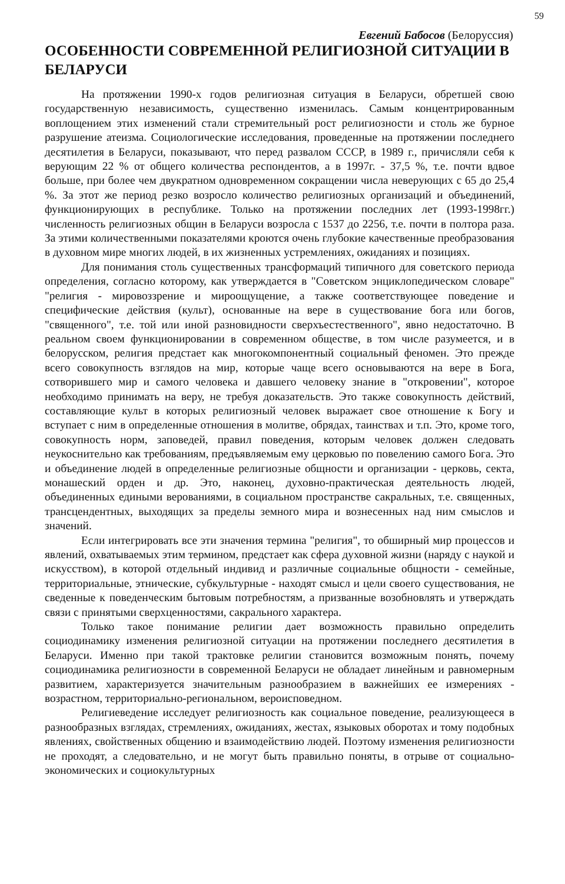59
Евгений Бабосов (Белоруссия)
ОСОБЕННОСТИ СОВРЕМЕННОЙ РЕЛИГИОЗНОЙ СИТУАЦИИ В БЕЛАРУСИ
На протяжении 1990-х годов религиозная ситуация в Беларуси, обретшей свою государственную независимость, существенно изменилась. Самым концентрированным воплощением этих изменений стали стремительный рост религиозности и столь же бурное разрушение атеизма. Социологические исследования, проведенные на протяжении последнего десятилетия в Беларуси, показывают, что перед развалом СССР, в 1989 г., причисляли себя к верующим 22 % от общего количества респондентов, а в 1997г. - 37,5 %, т.е. почти вдвое больше, при более чем двукратном одновременном сокращении числа неверующих с 65 до 25,4 %. За этот же период резко возросло количество религиозных организаций и объединений, функционирующих в республике. Только на протяжении последних лет (1993-1998гг.) численность религиозных общин в Беларуси возросла с 1537 до 2256, т.е. почти в полтора раза. За этими количественными показателями кроются очень глубокие качественные преобразования в духовном мире многих людей, в их жизненных устремлениях, ожиданиях и позициях.
Для понимания столь существенных трансформаций типичного для советского периода определения, согласно которому, как утверждается в "Советском энциклопедическом словаре" "религия - мировоззрение и мироощущение, а также соответствующее поведение и специфические действия (культ), основанные на вере в существование бога или богов, "священного", т.е. той или иной разновидности сверхъестественного", явно недостаточно. В реальном своем функционировании в современном обществе, в том числе разумеется, и в белорусском, религия предстает как многокомпонентный социальный феномен. Это прежде всего совокупность взглядов на мир, которые чаще всего основываются на вере в Бога, сотворившего мир и самого человека и давшего человеку знание в "откровении", которое необходимо принимать на веру, не требуя доказательств. Это также совокупность действий, составляющие культ в которых религиозный человек выражает свое отношение к Богу и вступает с ним в определенные отношения в молитве, обрядах, таинствах и т.п. Это, кроме того, совокупность норм, заповедей, правил поведения, которым человек должен следовать неукоснительно как требованиям, предъявляемым ему церковью по повелению самого Бога. Это и объединение людей в определенные религиозные общности и организации - церковь, секта, монашеский орден и др. Это, наконец, духовно-практическая деятельность людей, объединенных едиными верованиями, в социальном пространстве сакральных, т.е. священных, трансцендентных, выходящих за пределы земного мира и вознесенных над ним смыслов и значений.
Если интегрировать все эти значения термина "религия", то обширный мир процессов и явлений, охватываемых этим термином, предстает как сфера духовной жизни (наряду с наукой и искусством), в которой отдельный индивид и различные социальные общности - семейные, территориальные, этнические, субкультурные - находят смысл и цели своего существования, не сведенные к поведенческим бытовым потребностям, а призванные возобновлять и утверждать связи с принятыми сверхценностями, сакрального характера.
Только такое понимание религии дает возможность правильно определить социодинамику изменения религиозной ситуации на протяжении последнего десятилетия в Беларуси. Именно при такой трактовке религии становится возможным понять, почему социодинамика религиозности в современной Беларуси не обладает линейным и равномерным развитием, характеризуется значительным разнообразием в важнейших ее измерениях - возрастном, территориально-региональном, вероисповедном.
Религиеведение исследует религиозность как социальное поведение, реализующееся в разнообразных взглядах, стремлениях, ожиданиях, жестах, языковых оборотах и тому подобных явлениях, свойственных общению и взаимодействию людей. Поэтому изменения религиозности не проходят, а следовательно, и не могут быть правильно поняты, в отрыве от социально-экономических и социокультурных